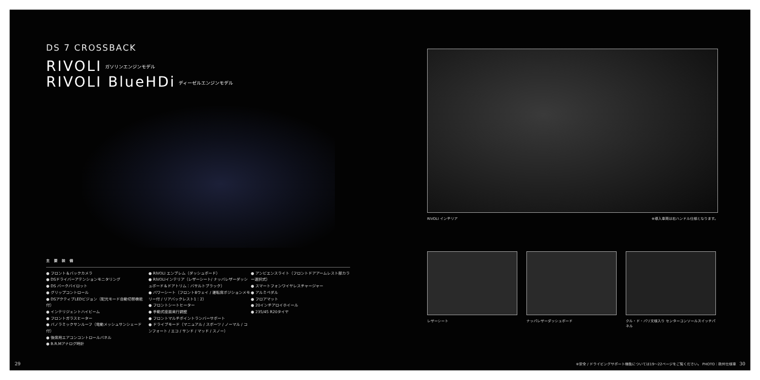DS 7 CROSSBACK
RIVOLI ガソリンエンジンモデル
RIVOLI BlueHDi ディーゼルエンジンモデル
主 要 装 備
● フロント＆バックカメラ
● DSドライバーアテンションモニタリング
● DS パークパイロット
● グリップコントロール
● DSアクティブLEDビジョン（配光モード自動切替機能付）
● インテリジェントハイビーム
● フロントガラスヒーター
● パノラミックサンルーフ（電動メッシュサンシェード付）
● 後席用エアコンコントロールパネル
● B.R.Mアナログ時計
● RIVOLI エンブレム（ダッシュボード）
● RIVOLIインテリア（レザーシート/ ナッパレザーダッシュボード＆ドアトリム：バサルトブラック）
● パワーシート（フロント8ウェイ / 運転席ポジションメモリー付 / リアバックレスト1：2）
● フロントシートヒーター
● 手動式座面奥行調整
● フロントマルチポイントランバーサポート
● ドライブモード（マニュアル / スポーツ / ノーマル / コンフォート / エコ / サンド / マッド / スノー）
● アンビエンスライト（フロントドアアームレスト部カラー選択式）
● スマートフォンワイヤレスチャージャー
● アルミペダル
● フロアマット
● 20インチアロイホイール
● 235/45 R20タイヤ
29
RIVOLI インテリア ※導入車両は右ハンドル仕様となります。
レザーシート ナッパレザーダッシュボード
クル・ド・パリ文様入り センターコンソールスイッチパネル
※安全 / ドライビングサポート機能については19～22ページをご覧ください。 PHOTO：欧州仕様車 30